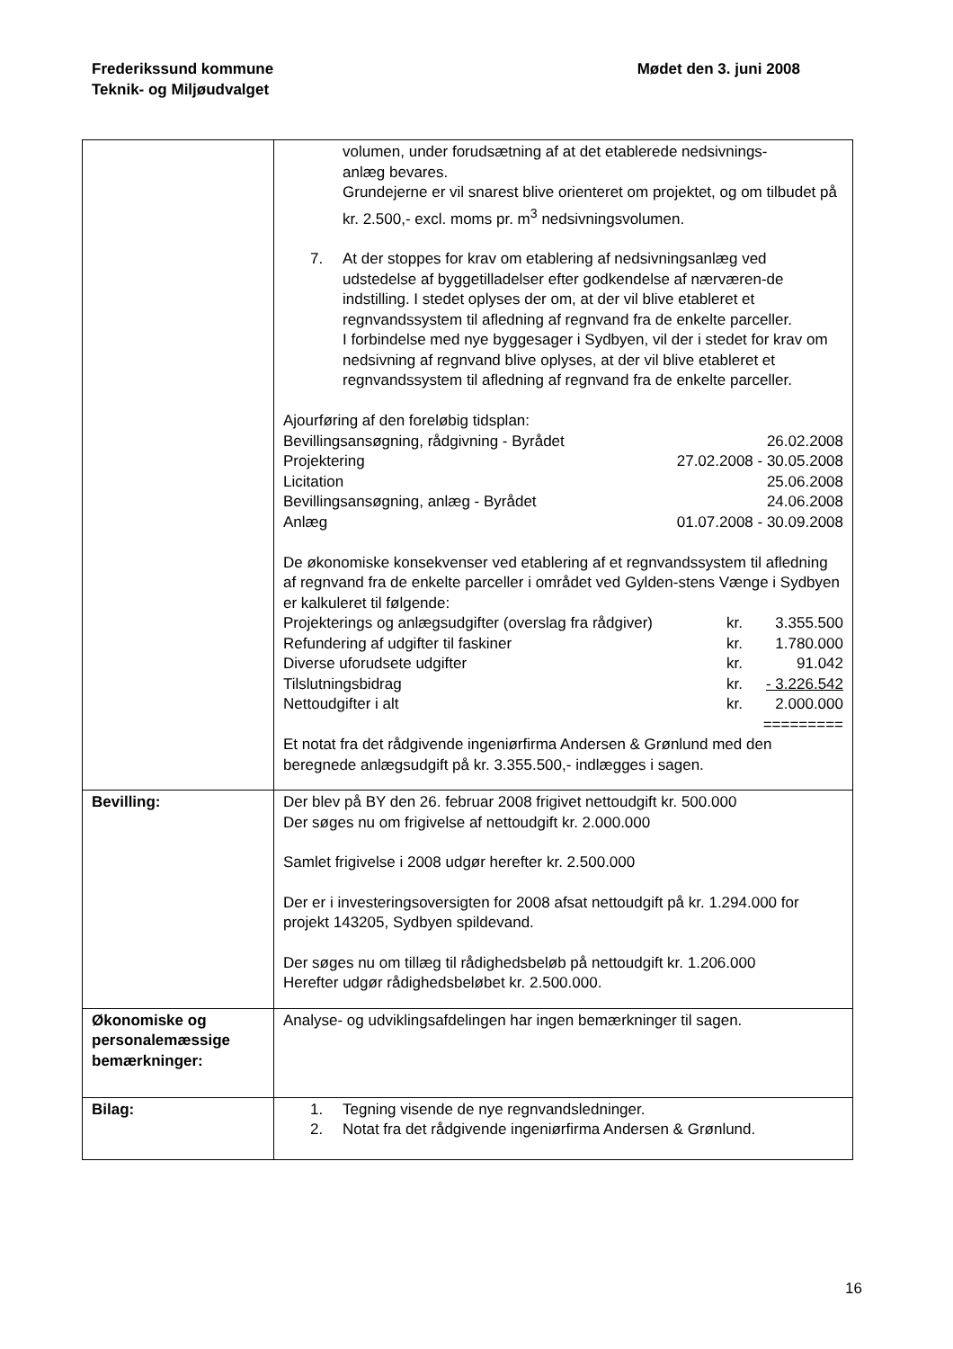Mødet den 3. juni 2008 Frederikssund kommune
Teknik- og Miljøudvalget
| | volumen, under forudsætning af at det etablerede nedsivnings- anlæg bevares. Grundejerne er vil snarest blive orienteret om projektet, og om tilbudet på kr. 2.500,- excl. moms pr. m<sup>3</sup> nedsivningsvolumen. 7. At der stoppes for krav om etablering af nedsivningsanlæg ved udstedelse af byggetilladelser efter godkendelse af nærværen-de indstilling. I stedet oplyses der om, at der vil blive etableret et regnvandssystem til afledning af regnvand fra de enkelte parceller. I forbindelse med nye byggesager i Sydbyen, vil der i stedet for krav om nedsivning af regnvand blive oplyses, at der vil blive etableret et regnvandssystem til afledning af regnvand fra de enkelte parceller. Ajourføring af den foreløbig tidsplan: Bevillingsansøgning, rådgivning - Byrådet 26.02.2008 Projektering 27.02.2008 - 30.05.2008 Licitation 25.06.2008 Bevillingsansøgning, anlæg - Byrådet 24.06.2008 Anlæg 01.07.2008 - 30.09.2008 De økonomiske konsekvenser ved etablering af et regnvandssystem til afledning af regnvand fra de enkelte parceller i området ved Gylden-stens Vænge i Sydbyen er kalkuleret til følgende: Projekterings og anlægsudgifter (overslag fra rådgiver) kr. 3.355.500 Refundering af udgifter til faskiner kr. 1.780.000 Diverse uforudsete udgifter kr. 91.042 Tilslutningsbidrag kr. - 3.226.542 Nettoudgifter i alt kr. 2.000.000 ========= Et notat fra det rådgivende ingeniørfirma Andersen & Grønlund med den beregnede anlægsudgift på kr. 3.355.500,- indlægges i sagen. |
| Bevilling: | Der blev på BY den 26. februar 2008 frigivet nettoudgift kr. 500.000 Der søges nu om frigivelse af nettoudgift kr. 2.000.000 Samlet frigivelse i 2008 udgør herefter kr. 2.500.000 Der er i investeringsoversigten for 2008 afsat nettoudgift på kr. 1.294.000 for projekt 143205, Sydbyen spildevand. Der søges nu om tillæg til rådighedsbeløb på nettoudgift kr. 1.206.000 Herefter udgør rådighedsbeløbet kr. 2.500.000. |
| Økonomiske og personalemæssige bemærkninger: | Analyse- og udviklingsafdelingen har ingen bemærkninger til sagen. |
| Bilag: | 1. Tegning visende de nye regnvandsledninger. 2. Notat fra det rådgivende ingeniørfirma Andersen & Grønlund. |
16